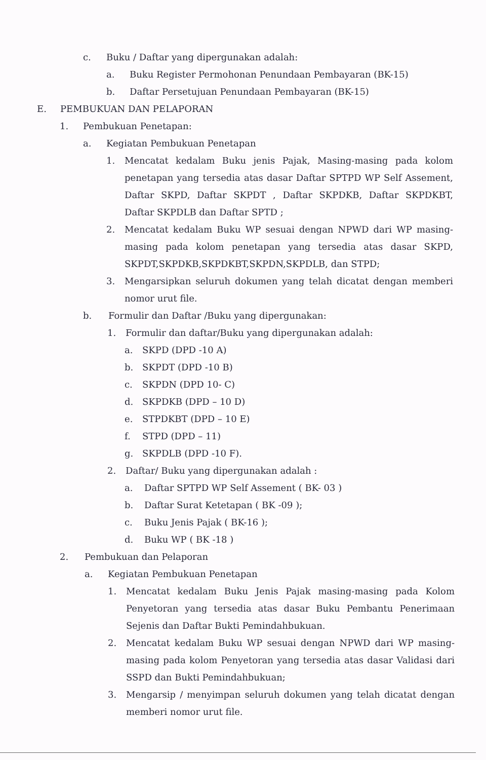c. Buku / Daftar yang dipergunakan adalah:
a. Buku Register Permohonan Penundaan Pembayaran (BK-15)
b. Daftar Persetujuan Penundaan Pembayaran (BK-15)
E. PEMBUKUAN DAN PELAPORAN
1. Pembukuan Penetapan:
a. Kegiatan Pembukuan Penetapan
1. Mencatat kedalam Buku jenis Pajak, Masing-masing pada kolom penetapan yang tersedia atas dasar Daftar SPTPD WP Self Assement, Daftar SKPD, Daftar SKPDT , Daftar SKPDKB, Daftar SKPDKBT, Daftar SKPDLB dan Daftar SPTD ;
2. Mencatat kedalam Buku WP sesuai dengan NPWD dari WP masing-masing pada kolom penetapan yang tersedia atas dasar SKPD, SKPDT,SKPDKB,SKPDKBT,SKPDN,SKPDLB, dan STPD;
3. Mengarsipkan seluruh dokumen yang telah dicatat dengan memberi nomor urut file.
b. Formulir dan Daftar /Buku yang dipergunakan:
1. Formulir dan daftar/Buku yang dipergunakan adalah:
a. SKPD (DPD -10 A)
b. SKPDT (DPD -10 B)
c. SKPDN (DPD 10- C)
d. SKPDKB (DPD – 10 D)
e. STPDKBT (DPD – 10 E)
f. STPD (DPD – 11)
g. SKPDLB (DPD -10 F).
2. Daftar/ Buku yang dipergunakan adalah :
a. Daftar SPTPD WP Self Assement ( BK- 03 )
b. Daftar Surat Ketetapan ( BK -09 );
c. Buku Jenis Pajak ( BK-16 );
d. Buku WP ( BK -18 )
2. Pembukuan dan Pelaporan
a. Kegiatan Pembukuan Penetapan
1. Mencatat kedalam Buku Jenis Pajak masing-masing pada Kolom Penyetoran yang tersedia atas dasar Buku Pembantu Penerimaan Sejenis dan Daftar Bukti Pemindahbukuan.
2. Mencatat kedalam Buku WP sesuai dengan NPWD dari WP masing-masing pada kolom Penyetoran yang tersedia atas dasar Validasi dari SSPD dan Bukti Pemindahbukuan;
3. Mengarsip / menyimpan seluruh dokumen yang telah dicatat dengan memberi nomor urut file.